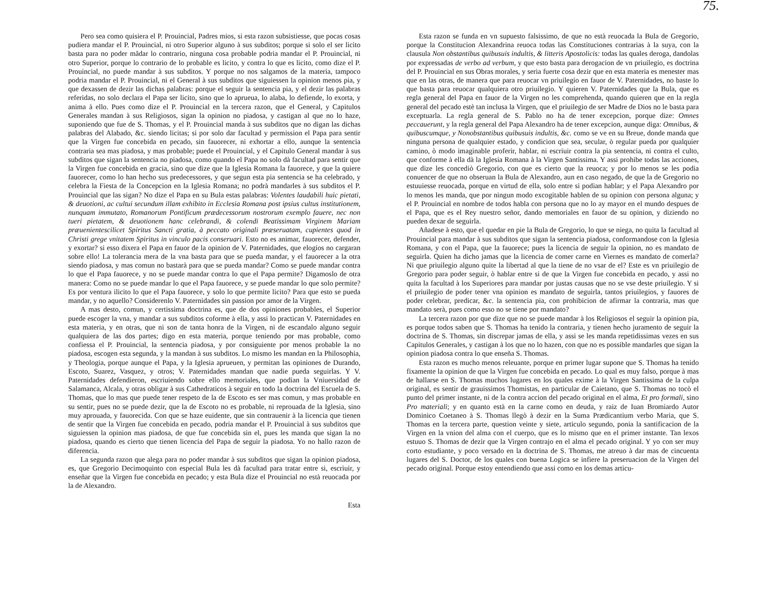Pero sea como quisiera el P. Prouincial, Padres mios, si esta razon subsistiesse, que pocas cosas pudiera mandar el P. Prouincial, ni otro Superior alguno à sus subditos; porque si solo el ser licito basta para no poder mãdar lo contrario, ninguna cosa probable podria mandar el P. Prouincial, ni otro Superior, porque lo contrario de lo probable es licito, y contra lo que es licito, como dize el P. Prouincial, no puede mandar à sus subditos. Y porque no nos salgamos de la materia, tampoco podria mandar el P. Prouincial, ni el General à sus subditos que siguiessen la opinion menos pia, y que dexassen de dezir las dichas palabras: porque el seguir la sentencia pia, y el dezir las palabras referidas, no solo declara el Papa ser licito, sino que lo aprueua, lo alaba, lo defiende, lo exorta, y anima à ello. Pues como dize el P. Prouincial en la tercera razon, que el General, y Capitulos Generales mandan à sus Religiosos, sigan la opinion no piadosa, y castigan al que no lo haze, suponiendo que fue de S. Thomas, y el P. Prouincial manda à sus subditos que no digan las dichas palabras del Alabado, &c. siendo licitas; si por solo dar facultad y permission el Papa para sentir que la Virgen fue concebida en pecado, sin fauorecer, ni exhortar a ello, aunque la sentencia contraria sea mas piadosa, y mas probable; puede el Prouincial, y el Capitulo General mandar à sus subditos que sigan la sentencia no piadosa, como quando el Papa no solo dà facultad para sentir que la Virgen fue concebida en gracia, sino que dize que la Iglesia Romana la fauorece, y que la quiere fauorecer, como lo han hecho sus predecessores, y que segun esta pia sentencia se ha celebrado, y celebra la Fiesta de la Concepcion en la Iglesia Romana; no podrà mandarles à sus subditos el P. Prouincial que las sigan? No dize el Papa en su Bula estas palabras: Volentes laudabili huic pietati, & deuotioni, ac cultui secundum illam exhibito in Ecclesia Romana post ipsius cultus institutionem, nunquam immutato, Romanorum Pontificum prædecessorum nostrorum exemplo fauere, nec non tueri pietatem, & deuotionem hanc celebrandi, & colendi Beatissimam Virginem Mariam præuenientescilicet Spiritus Sancti gratia, à peccato originali præseruatam, cupientes quod in Christi grege vnitatem Spiritus in vinculo pacis conseruari. Esto no es animar, fauorecer, defender, y exortar? si esso dixera el Papa en fauor de la opinion de V. Paternidades, que elogios no cargaran sobre ello! La tolerancia mera de la vna basta para que se pueda mandar, y el fauorecer a la otra siendo piadosa, y mas comun no bastarà para que se pueda mandar? Como se puede mandar contra lo que el Papa fauorece, y no se puede mandar contra lo que el Papa permite? Digamoslo de otra manera: Como no se puede mandar lo que el Papa fauorece, y se puede mandar lo que solo permite? Es por ventura ilicito lo que el Papa fauorece, y solo lo que permite licito? Para que esto se pueda mandar, y no aquello? Considerenlo V. Paternidades sin passion por amor de la Virgen.
A mas desto, comun, y certissima doctrina es, que de dos opiniones probables, el Superior puede escoger la vna, y mandar a sus subditos coforme à ella, y assi lo practican V. Paternidades en esta materia, y en otras, que ni son de tanta honra de la Virgen, ni de escandalo alguno seguir qualquiera de las dos partes; digo en esta materia, porque teniendo por mas probable, como confiessa el P. Prouincial, la sentencia piadosa, y por consiguiente por menos probable la no piadosa, escogen esta segunda, y la mandan à sus subditos. Lo mismo les mandan en la Philosophia, y Theologia, porque aunque el Papa, y la Iglesia aprueuen, y permitan las opiniones de Durando, Escoto, Suarez, Vasquez, y otros; V. Paternidades mandan que nadie pueda seguirlas. Y V. Paternidades defendieron, escriuiendo sobre ello memoriales, que podian la Vniuersidad de Salamanca, Alcala, y otras obligar à sus Cathedraticos à seguir en todo la doctrina del Escuela de S. Thomas, que lo mas que puede tener respeto de la de Escoto es ser mas comun, y mas probable en su sentir, pues no se puede dezir, que la de Escoto no es probable, ni reprouada de la Iglesia, sino muy aprouada, y fauorecida. Con que se haze euidente, que sin contrauenir à la licencia que tienen de sentir que la Virgen fue concebida en pecado, podria mandar el P. Prouincial à sus subditos que siguiessen la opinion mas piadosa, de que fue concebida sin el, pues les manda que sigan la no piadosa, quando es cierto que tienen licencia del Papa de seguir la piadosa. Yo no hallo razon de diferencia.
La segunda razon que alega para no poder mandar à sus subditos que sigan la opinion piadosa, es, que Gregorio Decimoquinto con especial Bula les dà facultad para tratar entre si, escriuir, y enseñar que la Virgen fue concebida en pecado; y esta Bula dize el Prouincial no està reuocada por la de Alexandro.
Esta
75.
Esta razon se funda en vn supuesto falsissimo, de que no està reuocada la Bula de Gregorio, porque la Constitucion Alexandrina reuoca todas las Constituciones contrarias à la suya, con la clausula Non obstantibus quibusuis indultis, & litteris Apostolicis: todas las quales deroga, dandolas por expressadas de verbo ad verbum, y que esto basta para derogacion de vn priuilegio, es doctrina del P. Prouincial en sus Obras morales, y seria fuerte cosa dezir que en esta materia es menester mas que en las otras, de manera que para reuocar vn priuilegio en fauor de V. Paternidades, no baste lo que basta para reuocar qualquiera otro priuilegio. Y quieren V. Paternidades que la Bula, que es regla general del Papa en fauor de la Virgen no les comprehenda, quando quieren que en la regla general del pecado estè tan inclusa la Virgen, que el priuilegio de ser Madre de Dios no le basta para exceptuarla. La regla general de S. Pablo no ha de tener excepcion, porque dize: Omnes peccauerunt, y la regla general del Papa Alexandro ha de tener excepcion, aunque diga: Omnibus, & quibuscumque, y Nonobstantibus quibusuis indultis, &c. como se ve en su Breue, donde manda que ninguna persona de qualquier estado, y condicion que sea, secular, ò regular pueda por qualquier camino, ò modo imaginable proferir, hablar, ni escriuir contra la pia sentencia, ni contra el culto, que conforme à ella dà la Iglesia Romana à la Virgen Santissima. Y assi prohibe todas las acciones, que dize les concediò Gregorio, con que es cierto que la reuoca; y por lo menos se les podia conuencer de que no obseruan la Bula de Alexandro, aun en caso negado, de que la de Gregorio no estuuiesse reuocada, porque en virtud de ella, solo entre si podian hablar; y el Papa Alexandro por lo menos les manda, que por ningun modo excogitable hablen de su opinion con persona alguna; y el P. Prouincial en nombre de todos habla con persona que no lo ay mayor en el mundo despues de el Papa, que es el Rey nuestro señor, dando memoriales en fauor de su opinion, y diziendo no pueden dexar de seguirla.
Añadese à esto, que el quedar en pie la Bula de Gregorio, lo que se niega, no quita la facultad al Prouincial para mandar à sus subditos que sigan la sentencia piadosa, conformandose con la Iglesia Romana, y con el Papa, que la fauorece; pues la licencia de seguir la opinion, no es mandato de seguirla. Quien ha dicho jamas que la licencia de comer carne en Viernes es mandato de comerla? Ni que priuilegio alguno quite la libertad al que la tiene de no vsar de el? Este es vn priuilegio de Gregorio para poder seguir, ò hablar entre si de que la Virgen fue concebida en pecado, y assi no quita la facultad à los Superiores para mandar por justas causas que no se vse deste priuilegio. Y si el priuilegio de poder tener vna opinion es mandato de seguirla, tantos priuilegios, y fauores de poder celebrar, predicar, &c. la sentencia pia, con prohibicion de afirmar la contraria, mas que mandato serà, pues como esso no se tiene por mandato?
La tercera razon por que dize que no se puede mandar à los Religiosos el seguir la opinion pia, es porque todos saben que S. Thomas ha tenido la contraria, y tienen hecho juramento de seguir la doctrina de S. Thomas, sin discrepar jamas de ella, y assi se les manda repetidissimas vezes en sus Capitulos Generales, y castigan à los que no lo hazen, con que no es possible mandarles que sigan la opinion piadosa contra lo que enseña S. Thomas.
Esta razon es mucho menos releuante, porque en primer lugar supone que S. Thomas ha tenido fixamente la opinion de que la Virgen fue concebida en pecado. Lo qual es muy falso, porque à mas de hallarse en S. Thomas muchos lugares en los quales exime à la Virgen Santissima de la culpa original, es sentir de grauissimos Thomistas, en particular de Caietano, que S. Thomas no tocò el punto del primer instante, ni de la contra accion del pecado original en el alma, Et pro formali, sino Pro materiali; y en quanto està en la carne como en deuda, y raiz de Iuan Bromiardo Autor Dominico Coetaneo à S. Thomas llegò à dezir en la Suma Prædicantium verbo Maria, que S. Thomas en la tercera parte, question veinte y siete, articulo segundo, ponia la santificacion de la Virgen en la vnion del alma con el cuerpo, que es lo mismo que en el primer instante. Tan lexos estuuo S. Thomas de dezir que la Virgen contrajo en el alma el pecado original. Y yo con ser muy corto estudiante, y poco versado en la doctrina de S. Thomas, me atreuo à dar mas de cincuenta lugares del S. Doctor, de los quales con buena Logica se infiere la preseruacion de la Virgen del pecado original. Porque estoy entendiendo que assi como en los demas articu-